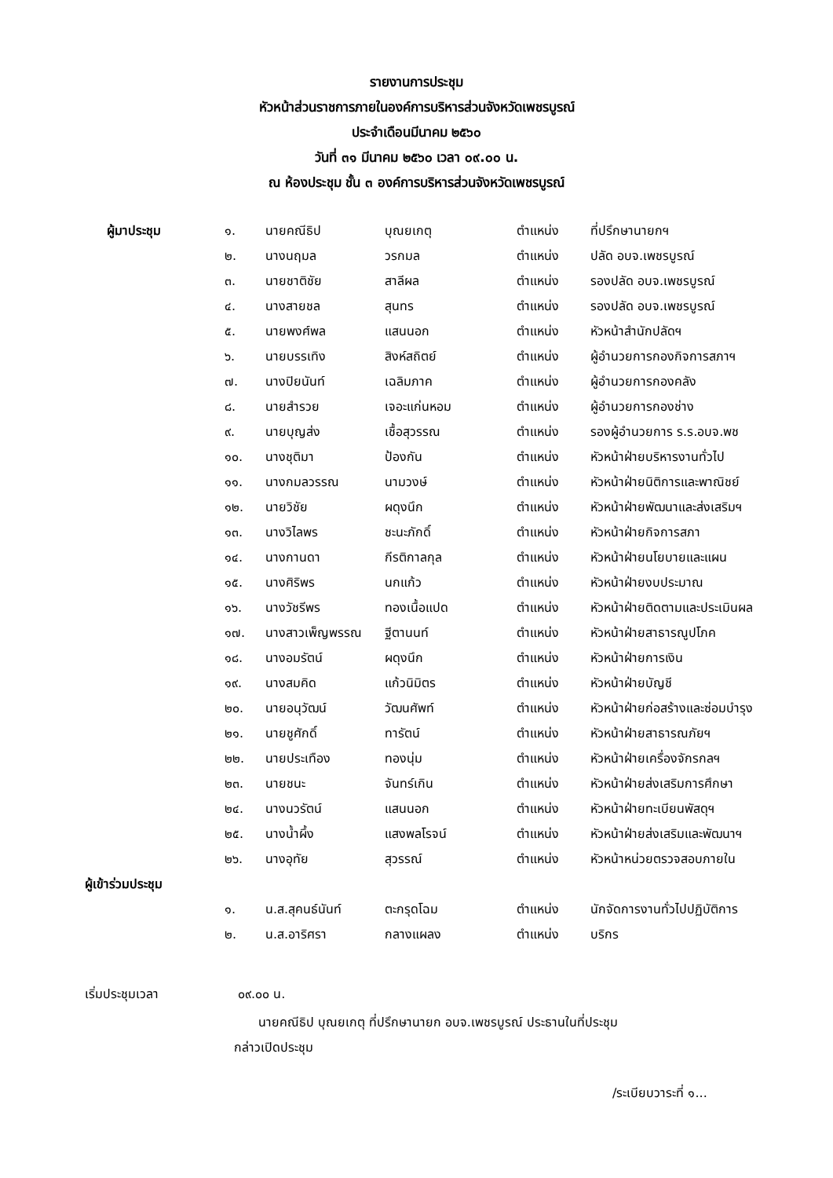รายงานการประชุม
หัวหน้าส่วนราชการภายในองค์การบริหารส่วนจังหวัดเพชรบูรณ์
ประจำเดือนมีนาคม ๒๕๖๐
วันที่ ๓๑ มีนาคม ๒๕๖๐ เวลา ๐๙.๐๐ น.
ณ ห้องประชุม ชั้น ๓ องค์การบริหารส่วนจังหวัดเพชรบูรณ์
| ผู้มาประชุม | ๑. | นายคณีธิป | บุณยเกตุ | ตำแหน่ง | ที่ปรึกษานายกฯ |
| | ๒. | นางนฤมล | วรกมล | ตำแหน่ง | ปลัด อบจ.เพชรบูรณ์ |
| | ๓. | นายชาติชัย | สาลีผล | ตำแหน่ง | รองปลัด อบจ.เพชรบูรณ์ |
| | ๔. | นางสายชล | สุนทร | ตำแหน่ง | รองปลัด อบจ.เพชรบูรณ์ |
| | ๕. | นายพงศ์พล | แสนนอก | ตำแหน่ง | หัวหน้าสำนักปลัดฯ |
| | ๖. | นายบรรเทิง | สิงห์สถิตย์ | ตำแหน่ง | ผู้อำนวยการกองกิจการสภาฯ |
| | ๗. | นางปิยนันท์ | เฉลิมภาค | ตำแหน่ง | ผู้อำนวยการกองคลัง |
| | ๘. | นายสำรวย | เจอะแก่นหอม | ตำแหน่ง | ผู้อำนวยการกองช่าง |
| | ๙. | นายบุญส่ง | เชื้อสุวรรณ | ตำแหน่ง | รองผู้อำนวยการ ร.ร.อบจ.พช |
| | ๑๐. | นางชุติมา | ป้องกัน | ตำแหน่ง | หัวหน้าฝ่ายบริหารงานทั่วไป |
| | ๑๑. | นางกมลวรรณ | นามวงษ์ | ตำแหน่ง | หัวหน้าฝ่ายนิติการและพาณิชย์ |
| | ๑๒. | นายวิชัย | ผดุงนึก | ตำแหน่ง | หัวหน้าฝ่ายพัฒนาและส่งเสริมฯ |
| | ๑๓. | นางวิไลพร | ชะนะภักดิ์ | ตำแหน่ง | หัวหน้าฝ่ายกิจการสภา |
| | ๑๔. | นางกานดา | กีรติกาลกุล | ตำแหน่ง | หัวหน้าฝ่ายนโยบายและแผน |
| | ๑๕. | นางศิริพร | นกแก้ว | ตำแหน่ง | หัวหน้าฝ่ายงบประมาณ |
| | ๑๖. | นางวัชรีพร | ทองเนื้อแปด | ตำแหน่ง | หัวหน้าฝ่ายติดตามและประเมินผล |
| | ๑๗. | นางสาวเพ็ญพรรณ | ฐีตานนท์ | ตำแหน่ง | หัวหน้าฝ่ายสาธารณูปโภค |
| | ๑๘. | นางอมรัตน์ | ผดุงนึก | ตำแหน่ง | หัวหน้าฝ่ายการเงิน |
| | ๑๙. | นางสมคิด | แก้วนิมิตร | ตำแหน่ง | หัวหน้าฝ่ายบัญชี |
| | ๒๐. | นายอนุวัฒน์ | วัฒนศัพท์ | ตำแหน่ง | หัวหน้าฝ่ายก่อสร้างและซ่อมบำรุง |
| | ๒๑. | นายชูศักดิ์ | ทารัตน์ | ตำแหน่ง | หัวหน้าฝ่ายสาธารณภัยฯ |
| | ๒๒. | นายประเทือง | ทองนุ่ม | ตำแหน่ง | หัวหน้าฝ่ายเครื่องจักรกลฯ |
| | ๒๓. | นายชนะ | จันทร์เกิน | ตำแหน่ง | หัวหน้าฝ่ายส่งเสริมการศึกษา |
| | ๒๔. | นางนวรัตน์ | แสนนอก | ตำแหน่ง | หัวหน้าฝ่ายทะเบียนพัสดุฯ |
| | ๒๕. | นางน้ำผึ้ง | แสงพลโรจน์ | ตำแหน่ง | หัวหน้าฝ่ายส่งเสริมและพัฒนาฯ |
| | ๒๖. | นางอุทัย | สุวรรณ์ | ตำแหน่ง | หัวหน้าหน่วยตรวจสอบภายใน |
| ผู้เข้าร่วมประชุม | | | | | |
| | ๑. | น.ส.สุคนธ์นันท์ | ตะกรุดโฉม | ตำแหน่ง | นักจัดการงานทั่วไปปฏิบัติการ |
| | ๒. | น.ส.อาริศรา | กลางแผลง | ตำแหน่ง | บริกร |
เริ่มประชุมเวลา ๐๙.๐๐ น.
นายคณีธิป บุณยเกตุ ที่ปรึกษานายก อบจ.เพชรบูรณ์ ประธานในที่ประชุม
กล่าวเปิดประชุม
/ระเบียบวาระที่ ๑...